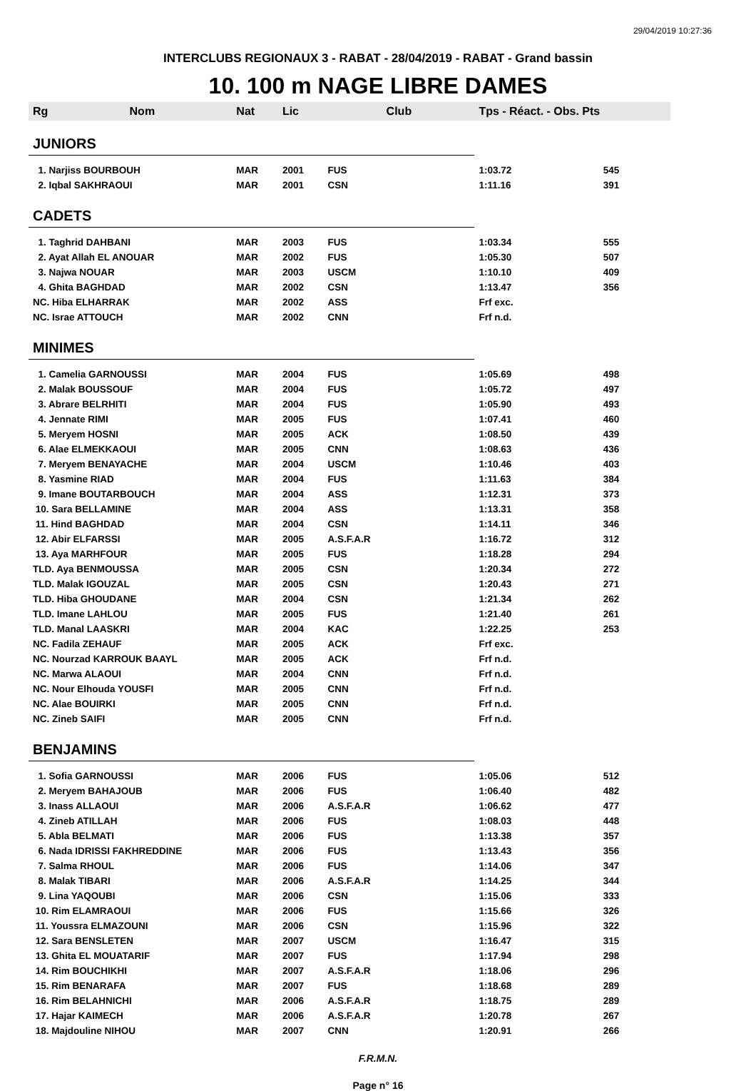29/04/2019 10:27:36
INTERCLUBS REGIONAUX 3 - RABAT - 28/04/2019 - RABAT - Grand bassin
10. 100 m NAGE LIBRE DAMES
| Rg | Nom | Nat | Lic | Club | Tps - Réact. - Obs. Pts | |
| --- | --- | --- | --- | --- | --- | --- |
| JUNIORS | | | | | | |
| 1. Narjiss BOURBOUH | | MAR | 2001 | FUS | 1:03.72 | 545 |
| 2. Iqbal SAKHRAOUI | | MAR | 2001 | CSN | 1:11.16 | 391 |
| CADETS | | | | | | |
| 1. Taghrid DAHBANI | | MAR | 2003 | FUS | 1:03.34 | 555 |
| 2. Ayat Allah EL ANOUAR | | MAR | 2002 | FUS | 1:05.30 | 507 |
| 3. Najwa NOUAR | | MAR | 2003 | USCM | 1:10.10 | 409 |
| 4. Ghita BAGHDAD | | MAR | 2002 | CSN | 1:13.47 | 356 |
| NC. Hiba ELHARRAK | | MAR | 2002 | ASS | Frf exc. | |
| NC. Israe ATTOUCH | | MAR | 2002 | CNN | Frf n.d. | |
| MINIMES | | | | | | |
| 1. Camelia GARNOUSSI | | MAR | 2004 | FUS | 1:05.69 | 498 |
| 2. Malak BOUSSOUF | | MAR | 2004 | FUS | 1:05.72 | 497 |
| 3. Abrare BELRHITI | | MAR | 2004 | FUS | 1:05.90 | 493 |
| 4. Jennate RIMI | | MAR | 2005 | FUS | 1:07.41 | 460 |
| 5. Meryem HOSNI | | MAR | 2005 | ACK | 1:08.50 | 439 |
| 6. Alae ELMEKKAOUI | | MAR | 2005 | CNN | 1:08.63 | 436 |
| 7. Meryem BENAYACHE | | MAR | 2004 | USCM | 1:10.46 | 403 |
| 8. Yasmine RIAD | | MAR | 2004 | FUS | 1:11.63 | 384 |
| 9. Imane BOUTARBOUCH | | MAR | 2004 | ASS | 1:12.31 | 373 |
| 10. Sara BELLAMINE | | MAR | 2004 | ASS | 1:13.31 | 358 |
| 11. Hind BAGHDAD | | MAR | 2004 | CSN | 1:14.11 | 346 |
| 12. Abir ELFARSSI | | MAR | 2005 | A.S.F.A.R | 1:16.72 | 312 |
| 13. Aya MARHFOUR | | MAR | 2005 | FUS | 1:18.28 | 294 |
| TLD. Aya BENMOUSSA | | MAR | 2005 | CSN | 1:20.34 | 272 |
| TLD. Malak IGOUZAL | | MAR | 2005 | CSN | 1:20.43 | 271 |
| TLD. Hiba GHOUDANE | | MAR | 2004 | CSN | 1:21.34 | 262 |
| TLD. Imane LAHLOU | | MAR | 2005 | FUS | 1:21.40 | 261 |
| TLD. Manal LAASKRI | | MAR | 2004 | KAC | 1:22.25 | 253 |
| NC. Fadila ZEHAUF | | MAR | 2005 | ACK | Frf exc. | |
| NC. Nourzad KARROUK BAAYL | | MAR | 2005 | ACK | Frf n.d. | |
| NC. Marwa ALAOUI | | MAR | 2004 | CNN | Frf n.d. | |
| NC. Nour Elhouda YOUSFI | | MAR | 2005 | CNN | Frf n.d. | |
| NC. Alae BOUIRKI | | MAR | 2005 | CNN | Frf n.d. | |
| NC. Zineb SAIFI | | MAR | 2005 | CNN | Frf n.d. | |
| BENJAMINS | | | | | | |
| 1. Sofia GARNOUSSI | | MAR | 2006 | FUS | 1:05.06 | 512 |
| 2. Meryem BAHAJOUB | | MAR | 2006 | FUS | 1:06.40 | 482 |
| 3. Inass ALLAOUI | | MAR | 2006 | A.S.F.A.R | 1:06.62 | 477 |
| 4. Zineb ATILLAH | | MAR | 2006 | FUS | 1:08.03 | 448 |
| 5. Abla BELMATI | | MAR | 2006 | FUS | 1:13.38 | 357 |
| 6. Nada IDRISSI FAKHREDDINE | | MAR | 2006 | FUS | 1:13.43 | 356 |
| 7. Salma RHOUL | | MAR | 2006 | FUS | 1:14.06 | 347 |
| 8. Malak TIBARI | | MAR | 2006 | A.S.F.A.R | 1:14.25 | 344 |
| 9. Lina YAQOUBI | | MAR | 2006 | CSN | 1:15.06 | 333 |
| 10. Rim ELAMRAOUI | | MAR | 2006 | FUS | 1:15.66 | 326 |
| 11. Youssra ELMAZOUNI | | MAR | 2006 | CSN | 1:15.96 | 322 |
| 12. Sara BENSLETEN | | MAR | 2007 | USCM | 1:16.47 | 315 |
| 13. Ghita EL MOUATARIF | | MAR | 2007 | FUS | 1:17.94 | 298 |
| 14. Rim BOUCHIKHI | | MAR | 2007 | A.S.F.A.R | 1:18.06 | 296 |
| 15. Rim BENARAFA | | MAR | 2007 | FUS | 1:18.68 | 289 |
| 16. Rim BELAHNICHI | | MAR | 2006 | A.S.F.A.R | 1:18.75 | 289 |
| 17. Hajar KAIMECH | | MAR | 2006 | A.S.F.A.R | 1:20.78 | 267 |
| 18. Majdouline NIHOU | | MAR | 2007 | CNN | 1:20.91 | 266 |
F.R.M.N.
Page n° 16